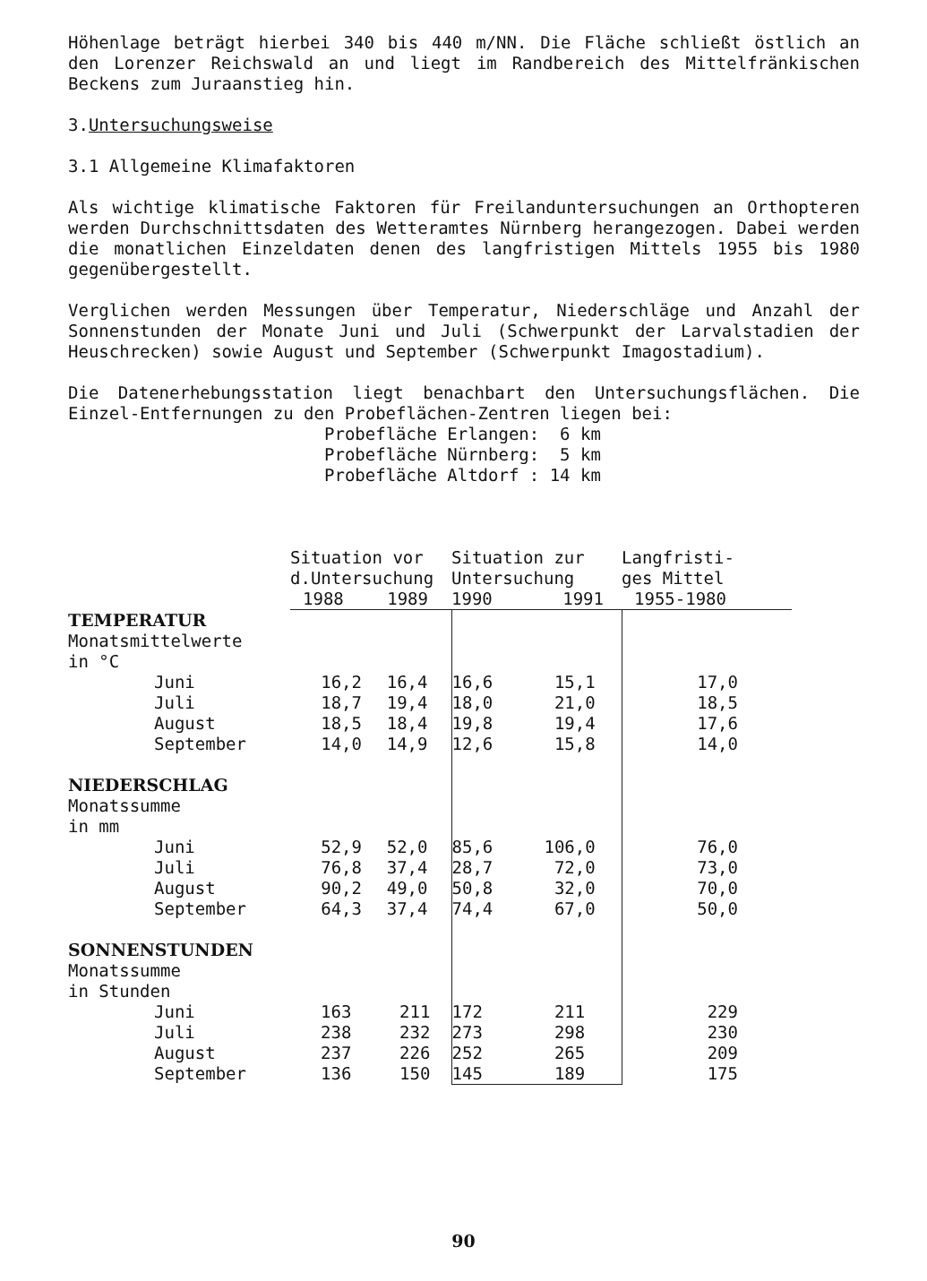Höhenlage beträgt hierbei 340 bis 440 m/NN. Die Fläche schließt östlich an den Lorenzer Reichswald an und liegt im Randbereich des Mittelfränkischen Beckens zum Juraanstieg hin.
3.Untersuchungsweise
3.1 Allgemeine Klimafaktoren
Als wichtige klimatische Faktoren für Freilanduntersuchungen an Orthopteren werden Durchschnittsdaten des Wetteramtes Nürnberg herangezogen. Dabei werden die monatlichen Einzeldaten denen des langfristigen Mittels 1955 bis 1980 gegenübergestellt.
Verglichen werden Messungen über Temperatur, Niederschläge und Anzahl der Sonnenstunden der Monate Juni und Juli (Schwerpunkt der Larvalstadien der Heuschrecken) sowie August und September (Schwerpunkt Imagostadium).
Die Datenerhebungsstation liegt benachbart den Untersuchungsflächen. Die Einzel-Entfernungen zu den Probeflächen-Zentren liegen bei:
Probefläche Erlangen: 6 km Probefläche Nürnberg: 5 km Probefläche Altdorf : 14 km
| | | Situation vor | | Situation zur | | | Langfristi- |
| | | d.Untersuchung | | Untersuchung | | | ges Mittel |
| | | 1988 | 1989 | 1990 | 1991 | | 1955-1980 |
| TEMPERATUR | | | | | | | |
| Monatsmittelwerte | | | | | | | |
| in °C | | | | | | | |
| | Juni | 16,2 | 16,4 | 16,6 15,1 | | | 17,0 |
| | Juli | 18,7 | 19,4 | 18,0 21,0 | | | 18,5 |
| | August | 18,5 | 18,4 | 19,8 19,4 | | | 17,6 |
| | September | 14,0 | 14,9 | 12,6 15,8 | | | 14,0 |
| NIEDERSCHLAG | | | | | | | |
| Monatssumme | | | | | | | |
| in mm | | | | | | | |
| | Juni | 52,9 | 52,0 | 85,6 106,0 | | | 76,0 |
| | Juli | 76,8 | 37,4 | 28,7 72,0 | | | 73,0 |
| | August | 90,2 | 49,0 | 50,8 32,0 | | | 70,0 |
| | September | 64,3 | 37,4 | 74,4 67,0 | | | 50,0 |
| SONNENSTUNDEN | | | | | | | |
| Monatssumme | | | | | | | |
| in Stunden | | | | | | | |
| | Juni | 163 | 211 | 172 211 | | | 229 |
| | Juli | 238 | 232 | 273 298 | | | 230 |
| | August | 237 | 226 | 252 265 | | | 209 |
| | September | 136 | 150 | 145 189 | | | 175 |
90